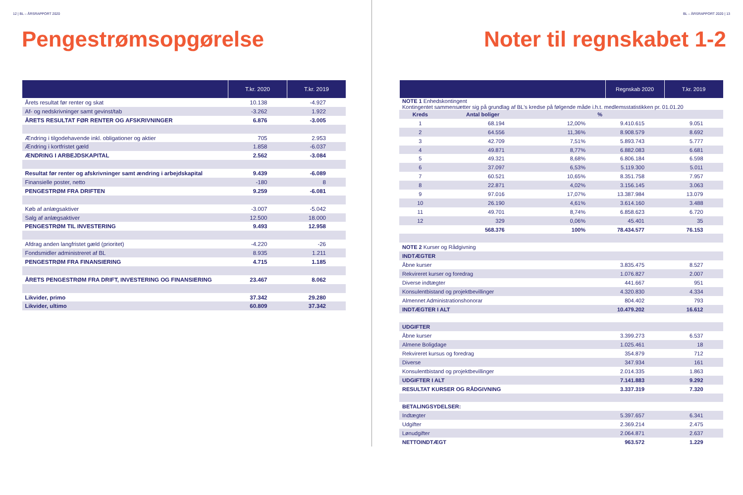12 | BL – ÅRSRAPPORT 2020
Pengestrømsopgørelse
| | T.kr. 2020 | T.kr. 2019 |
| --- | --- | --- |
| Årets resultat før renter og skat | 10.138 | -4.927 |
| Af- og nedskrivninger samt gevinst/tab | -3.262 | 1.922 |
| ÅRETS RESULTAT FØR RENTER OG AFSKRIVNINGER | 6.876 | -3.005 |
| Ændring i tilgodehavende inkl. obligationer og aktier | 705 | 2.953 |
| Ændring i kortfristet gæld | 1.858 | -6.037 |
| ÆNDRING I ARBEJDSKAPITAL | 2.562 | -3.084 |
| Resultat før renter og afskrivninger samt ændring i arbejdskapital | 9.439 | -6.089 |
| Finansielle poster, netto | -180 | 8 |
| PENGESTRØM FRA DRIFTEN | 9.259 | -6.081 |
| Køb af anlægsaktiver | -3.007 | -5.042 |
| Salg af anlægsaktiver | 12.500 | 18.000 |
| PENGESTRØM TIL INVESTERING | 9.493 | 12.958 |
| Afdrag anden langfristet gæld (prioritet) | -4.220 | -26 |
| Fondsmidler administreret af BL | 8.935 | 1.211 |
| PENGESTRØM FRA FINANSIERING | 4.715 | 1.185 |
| ÅRETS PENGESTRØM FRA DRIFT, INVESTERING OG FINANSIERING | 23.467 | 8.062 |
| Likvider, primo | 37.342 | 29.280 |
| Likvider, ultimo | 60.809 | 37.342 |
BL – ÅRSRAPPORT 2020 | 13
Noter til regnskabet 1-2
| | | | Regnskab 2020 | T.kr. 2019 |
| --- | --- | --- | --- | --- |
| NOTE 1 Enhedskontingent Kontingentet sammensætter sig på grundlag af BL's kredse på følgende måde i.h.t. medlemsstatistikken pr. 01.01.20 | | | | |
| Kreds | Antal boliger | % | | |
| 1 | 68.194 | 12,00% | 9.410.615 | 9.051 |
| 2 | 64.556 | 11,36% | 8.908.579 | 8.692 |
| 3 | 42.709 | 7,51% | 5.893.743 | 5.777 |
| 4 | 49.871 | 8,77% | 6.882.083 | 6.681 |
| 5 | 49.321 | 8,68% | 6.806.184 | 6.598 |
| 6 | 37.097 | 6,53% | 5.119.300 | 5.011 |
| 7 | 60.521 | 10,65% | 8.351.758 | 7.957 |
| 8 | 22.871 | 4,02% | 3.156.145 | 3.063 |
| 9 | 97.016 | 17,07% | 13.387.984 | 13.079 |
| 10 | 26.190 | 4,61% | 3.614.160 | 3.488 |
| 11 | 49.701 | 8,74% | 6.858.623 | 6.720 |
| 12 | 329 | 0,06% | 45.401 | 35 |
| | 568.376 | 100% | 78.434.577 | 76.153 |
| NOTE 2 Kurser og Rådgivning | | | | |
| INDTÆGTER | | | | |
| Åbne kurser | | | 3.835.475 | 8.527 |
| Rekvireret kurser og foredrag | | | 1.076.827 | 2.007 |
| Diverse indtægter | | | 441.667 | 951 |
| Konsulentbistand og projektbevillinger | | | 4.320.830 | 4.334 |
| Almennet Administrationshonorar | | | 804.402 | 793 |
| INDTÆGTER I ALT | | | 10.479.202 | 16.612 |
| UDGIFTER | | | | |
| Åbne kurser | | | 3.399.273 | 6.537 |
| Almene Boligdage | | | 1.025.461 | 18 |
| Rekvireret kursus og foredrag | | | 354.879 | 712 |
| Diverse | | | 347.934 | 161 |
| Konsulentbistand og projektbevillinger | | | 2.014.335 | 1.863 |
| UDGIFTER I ALT | | | 7.141.883 | 9.292 |
| RESULTAT KURSER OG RÅDGIVNING | | | 3.337.319 | 7.320 |
| BETALINGSYDELSER: | | | | |
| Indtægter | | | 5.397.657 | 6.341 |
| Udgifter | | | 2.369.214 | 2.475 |
| Lønudgifter | | | 2.064.871 | 2.637 |
| NETTOINDTÆGT | | | 963.572 | 1.229 |